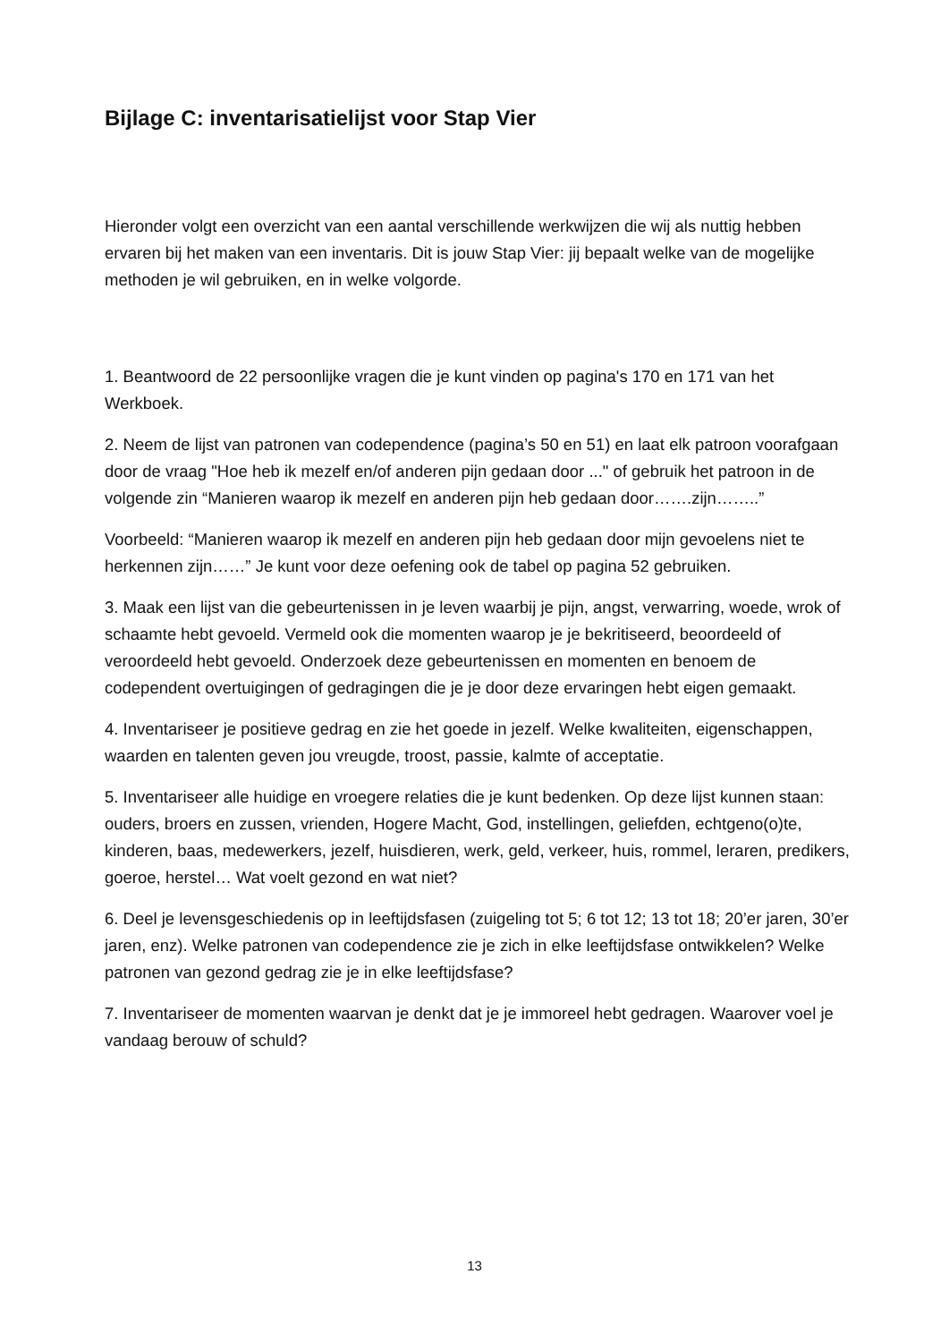Bijlage C: inventarisatielijst voor Stap Vier
Hieronder volgt een overzicht van een aantal verschillende werkwijzen die wij als nuttig hebben ervaren bij het maken van een inventaris. Dit is jouw Stap Vier: jij bepaalt welke van de mogelijke methoden je wil gebruiken, en in welke volgorde.
1. Beantwoord de 22 persoonlijke vragen die je kunt vinden op pagina's 170 en 171 van het Werkboek.
2. Neem de lijst van patronen van codependence (pagina’s 50 en 51) en laat elk patroon voorafgaan door de vraag "Hoe heb ik mezelf en/of anderen pijn gedaan door ..." of gebruik het patroon in de volgende zin “Manieren waarop ik mezelf en anderen pijn heb gedaan door…….zijn……..”
Voorbeeld: “Manieren waarop ik mezelf en anderen pijn heb gedaan door mijn gevoelens niet te herkennen zijn……” Je kunt voor deze oefening ook de tabel op pagina 52 gebruiken.
3. Maak een lijst van die gebeurtenissen in je leven waarbij je pijn, angst, verwarring, woede, wrok of schaamte hebt gevoeld. Vermeld ook die momenten waarop je je bekritiseerd, beoordeeld of veroordeeld hebt gevoeld. Onderzoek deze gebeurtenissen en momenten en benoem de codependent overtuigingen of gedragingen die je je door deze ervaringen hebt eigen gemaakt.
4. Inventariseer je positieve gedrag en zie het goede in jezelf. Welke kwaliteiten, eigenschappen, waarden en talenten geven jou vreugde, troost, passie, kalmte of acceptatie.
5. Inventariseer alle huidige en vroegere relaties die je kunt bedenken. Op deze lijst kunnen staan: ouders, broers en zussen, vrienden, Hogere Macht, God, instellingen, geliefden, echtgeno(o)te, kinderen, baas, medewerkers, jezelf, huisdieren, werk, geld, verkeer, huis, rommel, leraren, predikers, goeroe, herstel… Wat voelt gezond en wat niet?
6. Deel je levensgeschiedenis op in leeftijdsfasen (zuigeling tot 5; 6 tot 12; 13 tot 18; 20’er jaren, 30’er jaren, enz). Welke patronen van codependence zie je zich in elke leeftijdsfase ontwikkelen? Welke patronen van gezond gedrag zie je in elke leeftijdsfase?
7. Inventariseer de momenten waarvan je denkt dat je je immoreel hebt gedragen. Waarover voel je vandaag berouw of schuld?
13